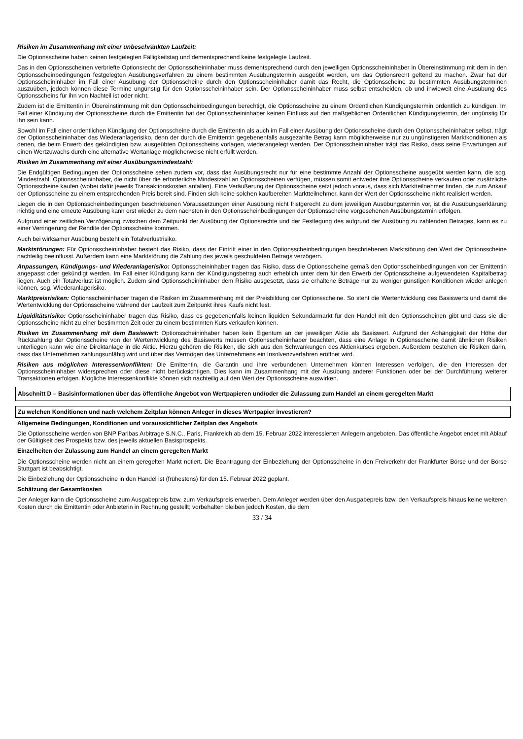Risiken im Zusammenhang mit einer unbeschränkten Laufzeit:
Die Optionsscheine haben keinen festgelegten Fälligkeitstag und dementsprechend keine festgelegte Laufzeit.
Das in den Optionsscheinen verbriefte Optionsrecht der Optionsscheininhaber muss dementsprechend durch den jeweiligen Optionsscheininhaber in Übereinstimmung mit dem in den Optionsscheinbedingungen festgelegten Ausübungsverfahren zu einem bestimmten Ausübungstermin ausgeübt werden, um das Optionsrecht geltend zu machen. Zwar hat der Optionsscheininhaber im Fall einer Ausübung der Optionsscheine durch den Optionsscheininhaber damit das Recht, die Optionsscheine zu bestimmten Ausübungsterminen auszuüben, jedoch können diese Termine ungünstig für den Optionsscheininhaber sein. Der Optionsscheininhaber muss selbst entscheiden, ob und inwieweit eine Ausübung des Optionsscheins für ihn von Nachteil ist oder nicht.
Zudem ist die Emittentin in Übereinstimmung mit den Optionsscheinbedingungen berechtigt, die Optionsscheine zu einem Ordentlichen Kündigungstermin ordentlich zu kündigen. Im Fall einer Kündigung der Optionsscheine durch die Emittentin hat der Optionsscheininhaber keinen Einfluss auf den maßgeblichen Ordentlichen Kündigungstermin, der ungünstig für ihn sein kann.
Sowohl im Fall einer ordentlichen Kündigung der Optionsscheine durch die Emittentin als auch im Fall einer Ausübung der Optionsscheine durch den Optionsscheininhaber selbst, trägt der Optionsscheininhaber das Wiederanlagerisiko, denn der durch die Emittentin gegebenenfalls ausgezahlte Betrag kann möglicherweise nur zu ungünstigeren Marktkonditionen als denen, die beim Erwerb des gekündigten bzw. ausgeübten Optionsscheins vorlagen, wiederangelegt werden. Der Optionsscheininhaber trägt das Risiko, dass seine Erwartungen auf einen Wertzuwachs durch eine alternative Wertanlage möglicherweise nicht erfüllt werden.
Risiken im Zusammenhang mit einer Ausübungsmindestzahl:
Die Endgültigen Bedingungen der Optionsscheine sehen zudem vor, dass das Ausübungsrecht nur für eine bestimmte Anzahl der Optionsscheine ausgeübt werden kann, die sog. Mindestzahl. Optionsscheininhaber, die nicht über die erforderliche Mindestzahl an Optionsscheinen verfügen, müssen somit entweder ihre Optionsscheine verkaufen oder zusätzliche Optionsscheine kaufen (wobei dafür jeweils Transaktionskosten anfallen). Eine Veräußerung der Optionsscheine setzt jedoch voraus, dass sich Marktteilnehmer finden, die zum Ankauf der Optionsscheine zu einem entsprechenden Preis bereit sind. Finden sich keine solchen kaufbereiten Marktteilnehmer, kann der Wert der Optionsscheine nicht realisiert werden.
Liegen die in den Optionsscheinbedingungen beschriebenen Voraussetzungen einer Ausübung nicht fristgerecht zu dem jeweiligen Ausübungstermin vor, ist die Ausübungserklärung nichtig und eine erneute Ausübung kann erst wieder zu dem nächsten in den Optionsscheinbedingungen der Optionsscheine vorgesehenen Ausübungstermin erfolgen.
Aufgrund einer zeitlichen Verzögerung zwischen dem Zeitpunkt der Ausübung der Optionsrechte und der Festlegung des aufgrund der Ausübung zu zahlenden Betrages, kann es zu einer Verringerung der Rendite der Optionsscheine kommen.
Auch bei wirksamer Ausübung besteht ein Totalverlustrisiko.
Marktstörungen: Für Optionsscheininhaber besteht das Risiko, dass der Eintritt einer in den Optionsscheinbedingungen beschriebenen Marktstörung den Wert der Optionsscheine nachteilig beeinflusst. Außerdem kann eine Marktstörung die Zahlung des jeweils geschuldeten Betrags verzögern.
Anpassungen, Kündigungs- und Wiederanlagerisiko: Optionsscheininhaber tragen das Risiko, dass die Optionsscheine gemäß den Optionsscheinbedingungen von der Emittentin angepasst oder gekündigt werden. Im Fall einer Kündigung kann der Kündigungsbetrag auch erheblich unter dem für den Erwerb der Optionsscheine aufgewendeten Kapitalbetrag liegen. Auch ein Totalverlust ist möglich. Zudem sind Optionsscheininhaber dem Risiko ausgesetzt, dass sie erhaltene Beträge nur zu weniger günstigen Konditionen wieder anlegen können, sog. Wiederanlagerisiko.
Marktpreisrisiken: Optionsscheininhaber tragen die Risiken im Zusammenhang mit der Preisbildung der Optionsscheine. So steht die Wertentwicklung des Basiswerts und damit die Wertentwicklung der Optionsscheine während der Laufzeit zum Zeitpunkt ihres Kaufs nicht fest.
Liquiditätsrisiko: Optionsscheininhaber tragen das Risiko, dass es gegebenenfalls keinen liquiden Sekundärmarkt für den Handel mit den Optionsscheinen gibt und dass sie die Optionsscheine nicht zu einer bestimmten Zeit oder zu einem bestimmten Kurs verkaufen können.
Risiken im Zusammenhang mit dem Basiswert: Optionsscheininhaber haben kein Eigentum an der jeweiligen Aktie als Basiswert. Aufgrund der Abhängigkeit der Höhe der Rückzahlung der Optionsscheine von der Wertentwicklung des Basiswerts müssen Optionsscheininhaber beachten, dass eine Anlage in Optionsscheine damit ähnlichen Risiken unterliegen kann wie eine Direktanlage in die Aktie. Hierzu gehören die Risiken, die sich aus den Schwankungen des Aktienkurses ergeben. Außerdem bestehen die Risiken darin, dass das Unternehmen zahlungsunfähig wird und über das Vermögen des Unternehmens ein Insolvenzverfahren eröffnet wird.
Risiken aus möglichen Interessenkonflikten: Die Emittentin, die Garantin und ihre verbundenen Unternehmen können Interessen verfolgen, die den Interessen der Optionsscheininhaber widersprechen oder diese nicht berücksichtigen. Dies kann im Zusammenhang mit der Ausübung anderer Funktionen oder bei der Durchführung weiterer Transaktionen erfolgen. Mögliche Interessenkonflikte können sich nachteilig auf den Wert der Optionsscheine auswirken.
Abschnitt D – Basisinformationen über das öffentliche Angebot von Wertpapieren und/oder die Zulassung zum Handel an einem geregelten Markt
Zu welchen Konditionen und nach welchem Zeitplan können Anleger in dieses Wertpapier investieren?
Allgemeine Bedingungen, Konditionen und voraussichtlicher Zeitplan des Angebots
Die Optionsscheine werden von BNP Paribas Arbitrage S.N.C., Paris, Frankreich ab dem 15. Februar 2022 interessierten Anlegern angeboten. Das öffentliche Angebot endet mit Ablauf der Gültigkeit des Prospekts bzw. des jeweils aktuellen Basisprospekts.
Einzelheiten der Zulassung zum Handel an einem geregelten Markt
Die Optionsscheine werden nicht an einem geregelten Markt notiert. Die Beantragung der Einbeziehung der Optionsscheine in den Freiverkehr der Frankfurter Börse und der Börse Stuttgart ist beabsichtigt.
Die Einbeziehung der Optionsscheine in den Handel ist (frühestens) für den 15. Februar 2022 geplant.
Schätzung der Gesamtkosten
Der Anleger kann die Optionsscheine zum Ausgabepreis bzw. zum Verkaufspreis erwerben. Dem Anleger werden über den Ausgabepreis bzw. den Verkaufspreis hinaus keine weiteren Kosten durch die Emittentin oder Anbieterin in Rechnung gestellt; vorbehalten bleiben jedoch Kosten, die dem
33 / 34